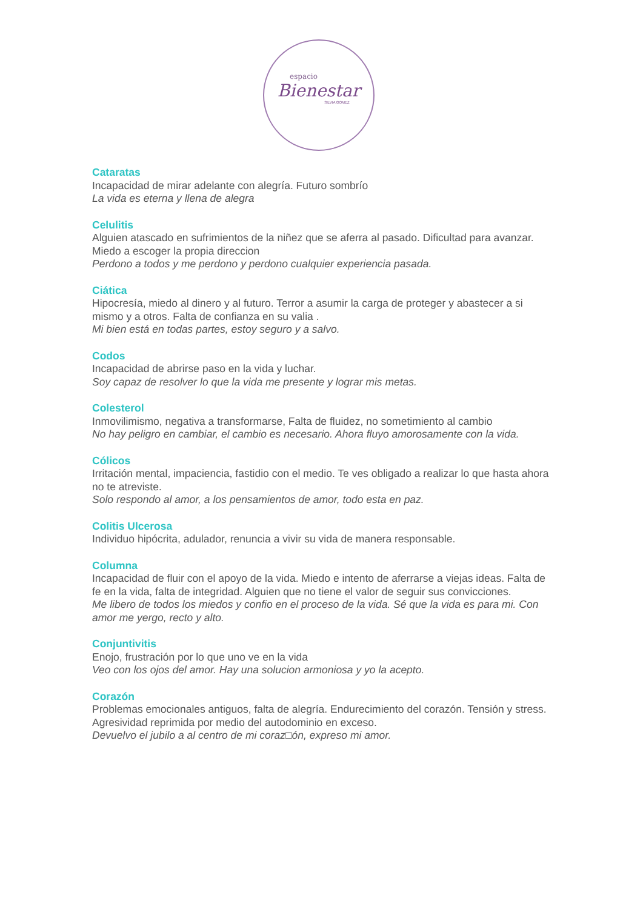espacio
Bienestar
SILVIA GOMEZ
Cataratas
Incapacidad de mirar adelante con alegría. Futuro sombrío
La vida es eterna y llena de alegra
Celulitis
Alguien atascado en sufrimientos de la niñez que se aferra al pasado. Dificultad para avanzar. Miedo a escoger la propia direccion
Perdono a todos y me perdono y perdono cualquier experiencia pasada.
Ciática
Hipocresía, miedo al dinero y al futuro. Terror a asumir la carga de proteger y abastecer a si mismo y a otros. Falta de confianza en su valia .
Mi bien está en todas partes, estoy seguro y a salvo.
Codos
Incapacidad de abrirse paso en la vida y luchar.
Soy capaz de resolver lo que la vida me presente y lograr mis metas.
Colesterol
Inmovilimismo, negativa a transformarse, Falta de fluidez, no sometimiento al cambio
No hay peligro en cambiar, el cambio es necesario. Ahora fluyo amorosamente con la vida.
Cólicos
Irritación mental, impaciencia, fastidio con el medio. Te ves obligado a realizar lo que hasta ahora no te atreviste.
Solo respondo al amor, a los pensamientos de amor, todo esta en paz.
Colitis Ulcerosa
Individuo hipócrita, adulador, renuncia a vivir su vida de manera responsable.
Columna
Incapacidad de fluir con el apoyo de la vida. Miedo e intento de aferrarse a viejas ideas. Falta de fe en la vida, falta de integridad. Alguien que no tiene el valor de seguir sus convicciones.
Me libero de todos los miedos y confio en el proceso de la vida. Sé que la vida es para mi. Con amor me yergo, recto y alto.
Conjuntivitis
Enojo, frustración por lo que uno ve en la vida
Veo con los ojos del amor. Hay una solucion armoniosa y yo la acepto.
Corazón
Problemas emocionales antiguos, falta de alegría. Endurecimiento del corazón. Tensión y stress. Agresividad reprimida por medio del autodominio en exceso.
Devuelvo el jubilo a al centro de mi coraz□ón, expreso mi amor.